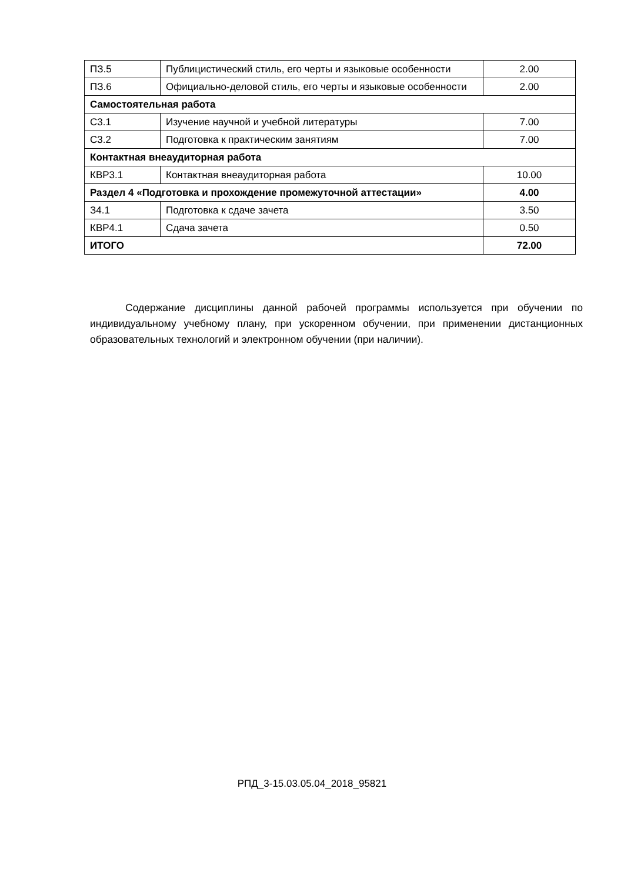| ПЗ.5 | Публицистический стиль, его черты и языковые особенности | 2.00 |
| ПЗ.6 | Официально-деловой стиль, его черты и языковые особенности | 2.00 |
| Самостоятельная работа | | |
| С3.1 | Изучение научной и учебной литературы | 7.00 |
| С3.2 | Подготовка к практическим занятиям | 7.00 |
| Контактная внеаудиторная работа | | |
| КВР3.1 | Контактная внеаудиторная работа | 10.00 |
| Раздел 4 «Подготовка и прохождение промежуточной аттестации» | | 4.00 |
| З4.1 | Подготовка к сдаче зачета | 3.50 |
| КВР4.1 | Сдача зачета | 0.50 |
| ИТОГО | | 72.00 |
Содержание дисциплины данной рабочей программы используется при обучении по индивидуальному учебному плану, при ускоренном обучении, при применении дистанционных образовательных технологий и электронном обучении (при наличии).
РПД_3-15.03.05.04_2018_95821